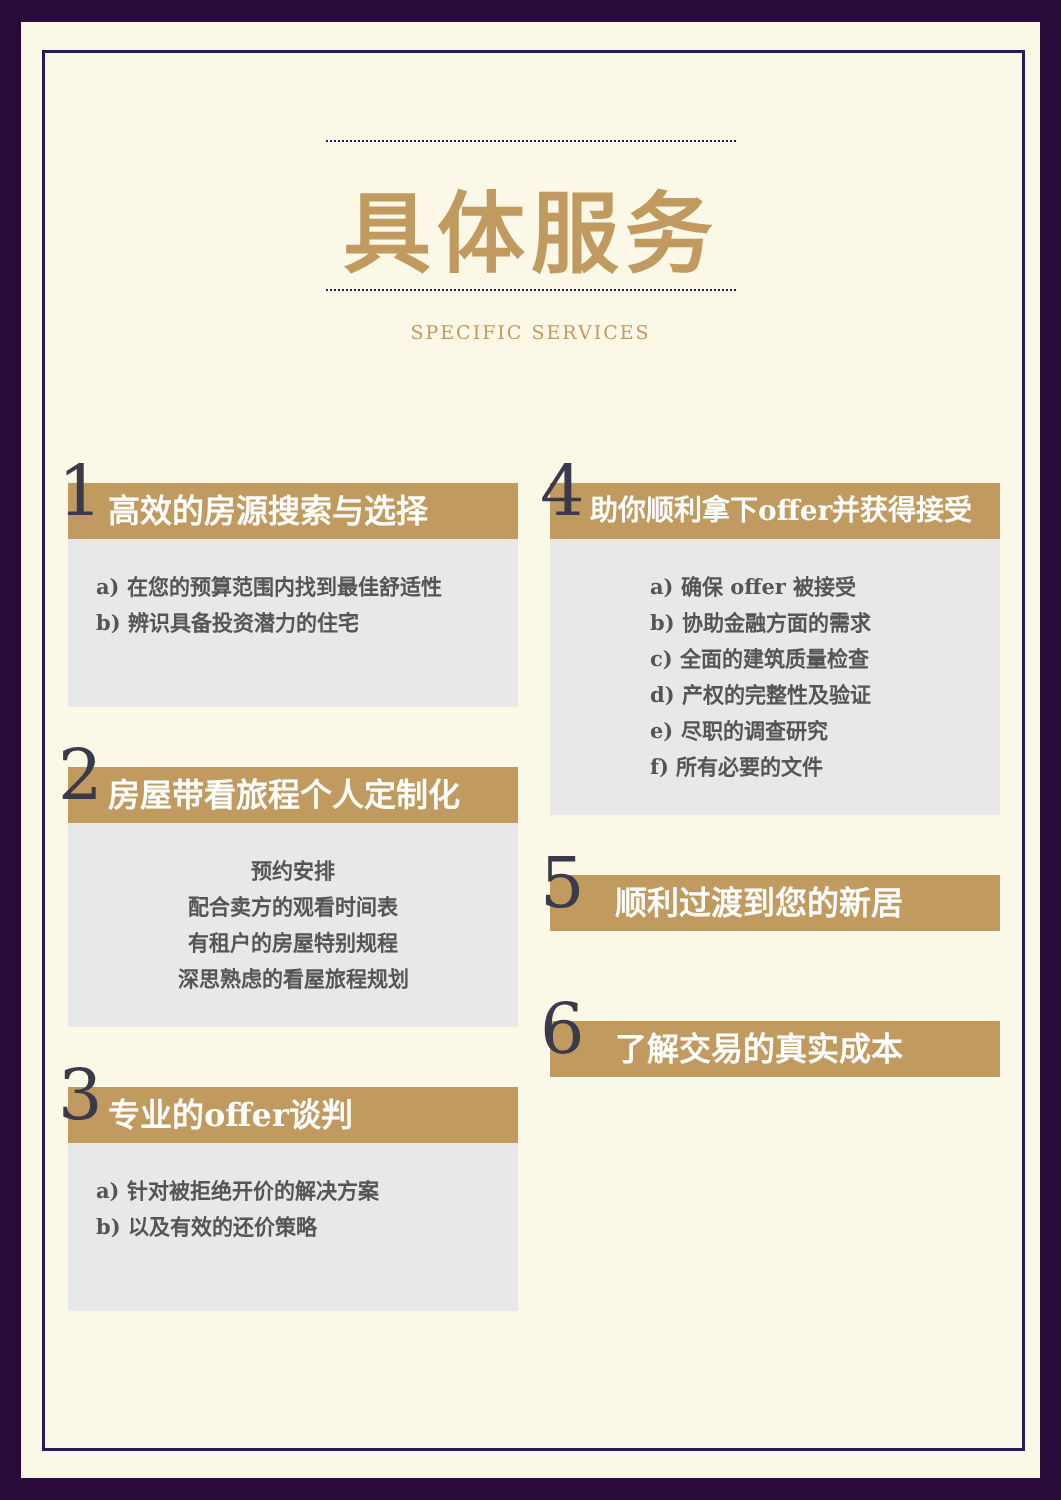具体服务
SPECIFIC SERVICES
1 高效的房源搜索与选择
a) 在您的预算范围内找到最佳舒适性
b) 辨识具备投资潜力的住宅
2 房屋带看旅程个人定制化
预约安排
配合卖方的观看时间表
有租户的房屋特别规程
深思熟虑的看屋旅程规划
3 专业的offer谈判
a) 针对被拒绝开价的解决方案
b) 以及有效的还价策略
4 助你顺利拿下offer并获得接受
a) 确保 offer 被接受
b) 协助金融方面的需求
c) 全面的建筑质量检查
d) 产权的完整性及验证
e) 尽职的调查研究
f) 所有必要的文件
5 顺利过渡到您的新居
6 了解交易的真实成本